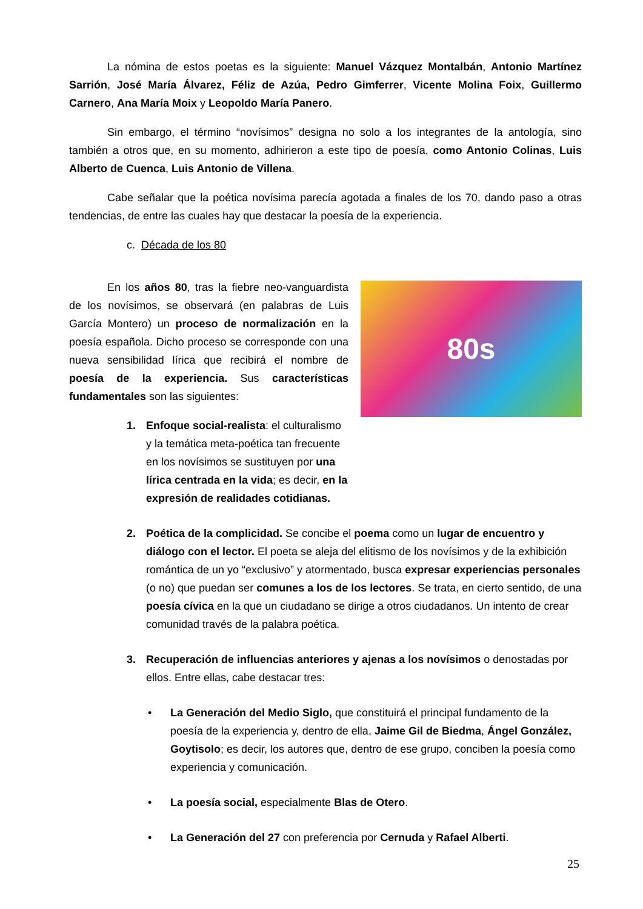La nómina de estos poetas es la siguiente: Manuel Vázquez Montalbán, Antonio Martínez Sarrión, José María Álvarez, Féliz de Azúa, Pedro Gimferrer, Vicente Molina Foix, Guillermo Carnero, Ana María Moix y Leopoldo María Panero.
Sin embargo, el término “novísimos” designa no solo a los integrantes de la antología, sino también a otros que, en su momento, adhirieron a este tipo de poesía, como Antonio Colinas, Luis Alberto de Cuenca, Luis Antonio de Villena.
Cabe señalar que la poética novísima parecía agotada a finales de los 70, dando paso a otras tendencias, de entre las cuales hay que destacar la poesía de la experiencia.
c. Década de los 80
80s
En los años 80, tras la fiebre neo-vanguardista de los novísimos, se observará (en palabras de Luis García Montero) un proceso de normalización en la poesía española. Dicho proceso se corresponde con una nueva sensibilidad lírica que recibirá el nombre de poesía de la experiencia. Sus características fundamentales son las siguientes:
1. Enfoque social-realista: el culturalismo y la temática meta-poética tan frecuente en los novísimos se sustituyen por una lírica centrada en la vida; es decir, en la expresión de realidades cotidianas.
2. Poética de la complicidad. Se concibe el poema como un lugar de encuentro y diálogo con el lector. El poeta se aleja del elitismo de los novísimos y de la exhibición romántica de un yo “exclusivo” y atormentado, busca expresar experiencias personales (o no) que puedan ser comunes a los de los lectores. Se trata, en cierto sentido, de una poesía cívica en la que un ciudadano se dirige a otros ciudadanos. Un intento de crear comunidad través de la palabra poética.
3. Recuperación de influencias anteriores y ajenas a los novísimos o denostadas por ellos. Entre ellas, cabe destacar tres:
• La Generación del Medio Siglo, que constituirá el principal fundamento de la poesía de la experiencia y, dentro de ella, Jaime Gil de Biedma, Ángel González, Goytisolo; es decir, los autores que, dentro de ese grupo, conciben la poesía como experiencia y comunicación.
• La poesía social, especialmente Blas de Otero.
• La Generación del 27 con preferencia por Cernuda y Rafael Alberti.
25